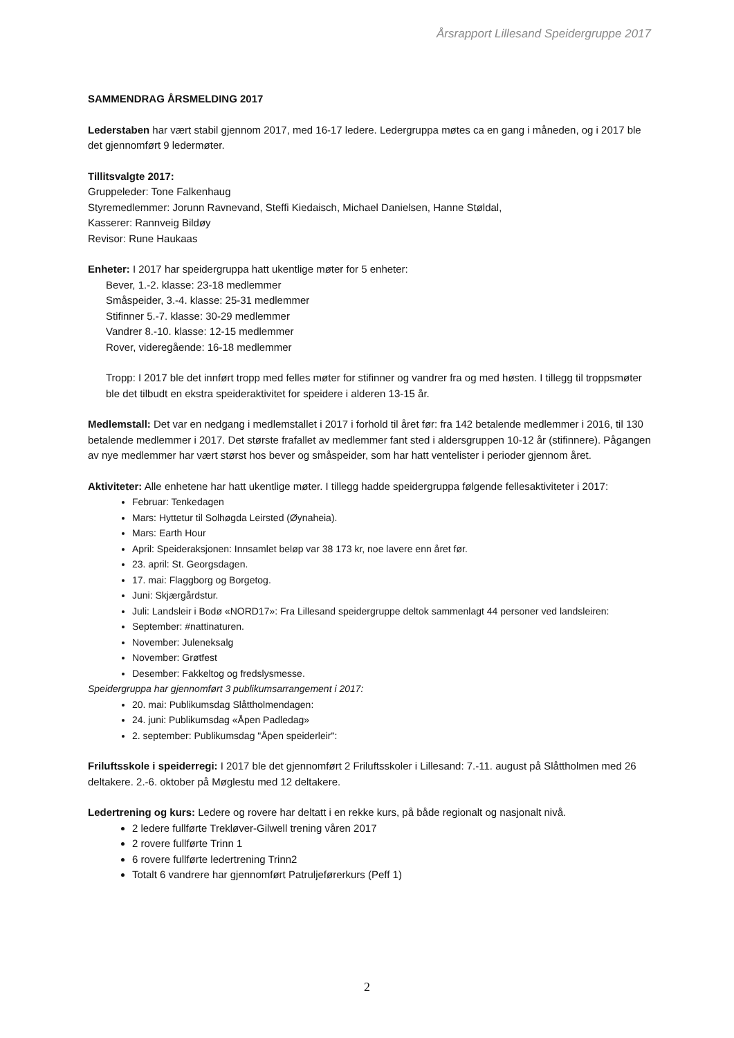Årsrapport Lillesand Speidergruppe 2017
SAMMENDRAG ÅRSMELDING 2017
Lederstaben har vært stabil gjennom 2017, med 16-17 ledere. Ledergruppa møtes ca en gang i måneden, og i 2017 ble det gjennomført 9 ledermøter.
Tillitsvalgte 2017:
Gruppeleder: Tone Falkenhaug
Styremedlemmer: Jorunn Ravnevand, Steffi Kiedaisch, Michael Danielsen, Hanne Støldal,
Kasserer: Rannveig Bildøy
Revisor: Rune Haukaas
Enheter: I 2017 har speidergruppa hatt ukentlige møter for 5 enheter:
Bever, 1.-2. klasse: 23-18 medlemmer
Småspeider, 3.-4. klasse: 25-31 medlemmer
Stifinner 5.-7. klasse: 30-29 medlemmer
Vandrer 8.-10. klasse: 12-15 medlemmer
Rover, videregående: 16-18 medlemmer
Tropp: I 2017 ble det innført tropp med felles møter for stifinner og vandrer fra og med høsten. I tillegg til troppsmøter ble det tilbudt en ekstra speideraktivitet for speidere i alderen 13-15 år.
Medlemstall: Det var en nedgang i medlemstallet i 2017 i forhold til året før: fra 142 betalende medlemmer i 2016, til 130 betalende medlemmer i 2017. Det største frafallet av medlemmer fant sted i aldersgruppen 10-12 år (stifinnere). Pågangen av nye medlemmer har vært størst hos bever og småspeider, som har hatt ventelister i perioder gjennom året.
Aktiviteter: Alle enhetene har hatt ukentlige møter. I tillegg hadde speidergruppa følgende fellesaktiviteter i 2017:
Februar: Tenkedagen
Mars: Hyttetur til Solhøgda Leirsted (Øynaheia).
Mars: Earth Hour
April: Speideraksjonen: Innsamlet beløp var 38 173 kr, noe lavere enn året før.
23. april: St. Georgsdagen.
17. mai: Flaggborg og Borgetog.
Juni: Skjærgårdstur.
Juli: Landsleir i Bodø «NORD17»: Fra Lillesand speidergruppe deltok sammenlagt 44 personer ved landsleiren:
September: #nattinaturen.
November: Juleneksalg
November: Grøtfest
Desember: Fakkeltog og fredslysmesse.
Speidergruppa har gjennomført 3 publikumsarrangement i 2017:
20. mai: Publikumsdag Slåttholmendagen:
24. juni: Publikumsdag «Åpen Padledag»
2. september: Publikumsdag "Åpen speiderleir":
Friluftsskole i speiderregi: I 2017 ble det gjennomført 2 Friluftsskoler i Lillesand: 7.-11. august på Slåttholmen med 26 deltakere. 2.-6. oktober på Møglestu med 12 deltakere.
Ledertrening og kurs: Ledere og rovere har deltatt i en rekke kurs, på både regionalt og nasjonalt nivå.
2 ledere fullførte Trekløver-Gilwell trening våren 2017
2 rovere fullførte Trinn 1
6 rovere fullførte ledertrening Trinn2
Totalt 6 vandrere har gjennomført Patruljeførerkurs (Peff 1)
2